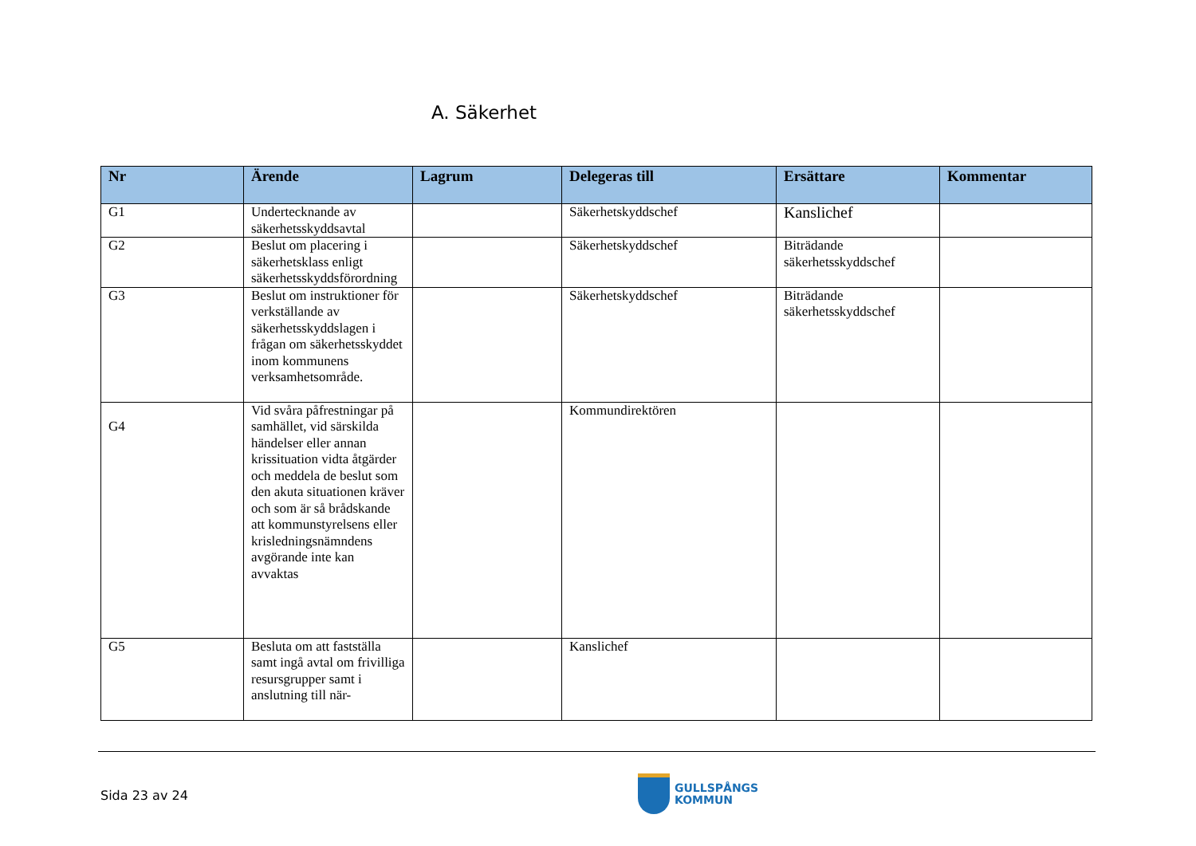A. Säkerhet
| Nr | Ärende | Lagrum | Delegeras till | Ersättare | Kommentar |
| --- | --- | --- | --- | --- | --- |
| G1 | Undertecknande av säkerhetsskyddsavtal | | Säkerhetskyddschef | Kanslichef | |
| G2 | Beslut om placering i säkerhetsklass enligt säkerhetsskyddsförordning | | Säkerhetskyddschef | Biträdande säkerhetsskyddschef | |
| G3 | Beslut om instruktioner för verkställande av säkerhetsskyddslagen i frågan om säkerhetsskyddet inom kommunens verksamhetsområde. | | Säkerhetskyddschef | Biträdande säkerhetsskyddschef | |
| G4 | Vid svåra påfrestningar på samhället, vid särskilda händelser eller annan krissituation vidta åtgärder och meddela de beslut som den akuta situationen kräver och som är så brådskande att kommunstyrelsens eller krisledningsnämndens avgörande inte kan avvaktas | | Kommundirektören | | |
| G5 | Besluta om att fastställa samt ingå avtal om frivilliga resursgrupper samt i anslutning till när- | | Kanslichef | | |
Sida 23 av 24
GULLSPÅNGS
KOMMUN